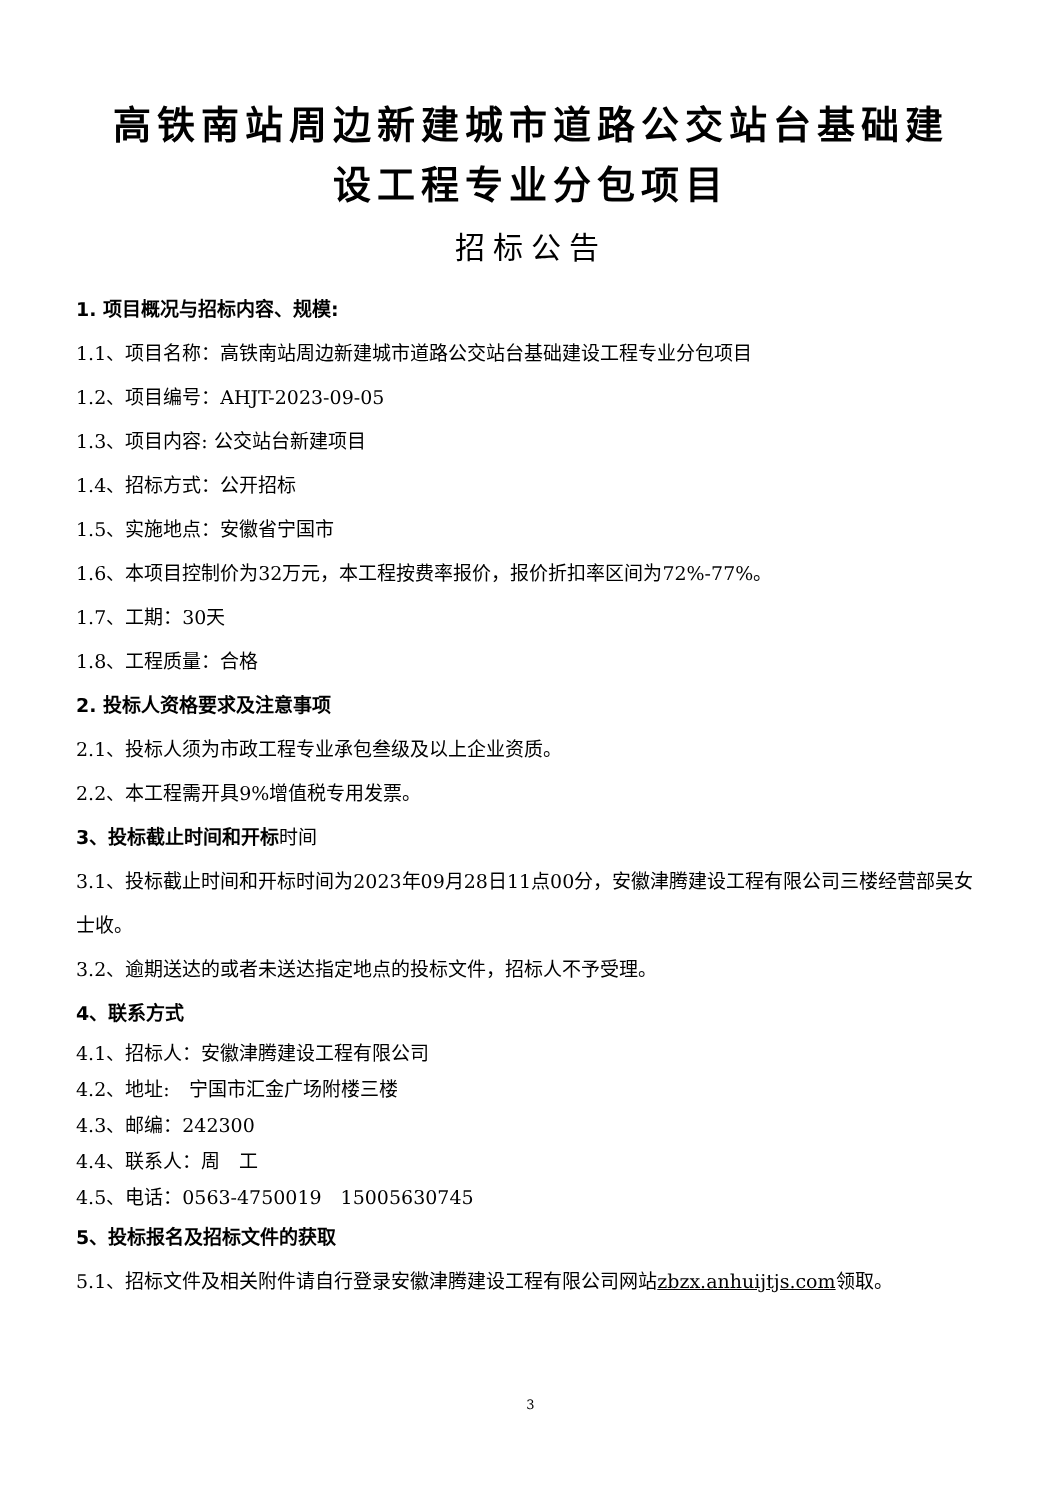高铁南站周边新建城市道路公交站台基础建
设工程专业分包项目
招标公告
1. 项目概况与招标内容、规模:
1.1、项目名称：高铁南站周边新建城市道路公交站台基础建设工程专业分包项目
1.2、项目编号：AHJT-2023-09-05
1.3、项目内容: 公交站台新建项目
1.4、招标方式：公开招标
1.5、实施地点：安徽省宁国市
1.6、本项目控制价为32万元，本工程按费率报价，报价折扣率区间为72%-77%。
1.7、工期：30天
1.8、工程质量：合格
2. 投标人资格要求及注意事项
2.1、投标人须为市政工程专业承包叁级及以上企业资质。
2.2、本工程需开具9%增值税专用发票。
3、投标截止时间和开标时间
3.1、投标截止时间和开标时间为2023年09月28日11点00分，安徽津腾建设工程有限公司三楼经营部吴女士收。
3.2、逾期送达的或者未送达指定地点的投标文件，招标人不予受理。
4、联系方式
4.1、招标人：安徽津腾建设工程有限公司
4.2、地址:　宁国市汇金广场附楼三楼
4.3、邮编：242300
4.4、联系人：周　工
4.5、电话：0563-4750019　15005630745
5、投标报名及招标文件的获取
5.1、招标文件及相关附件请自行登录安徽津腾建设工程有限公司网站zbzx.anhuijtjs.com领取。
3